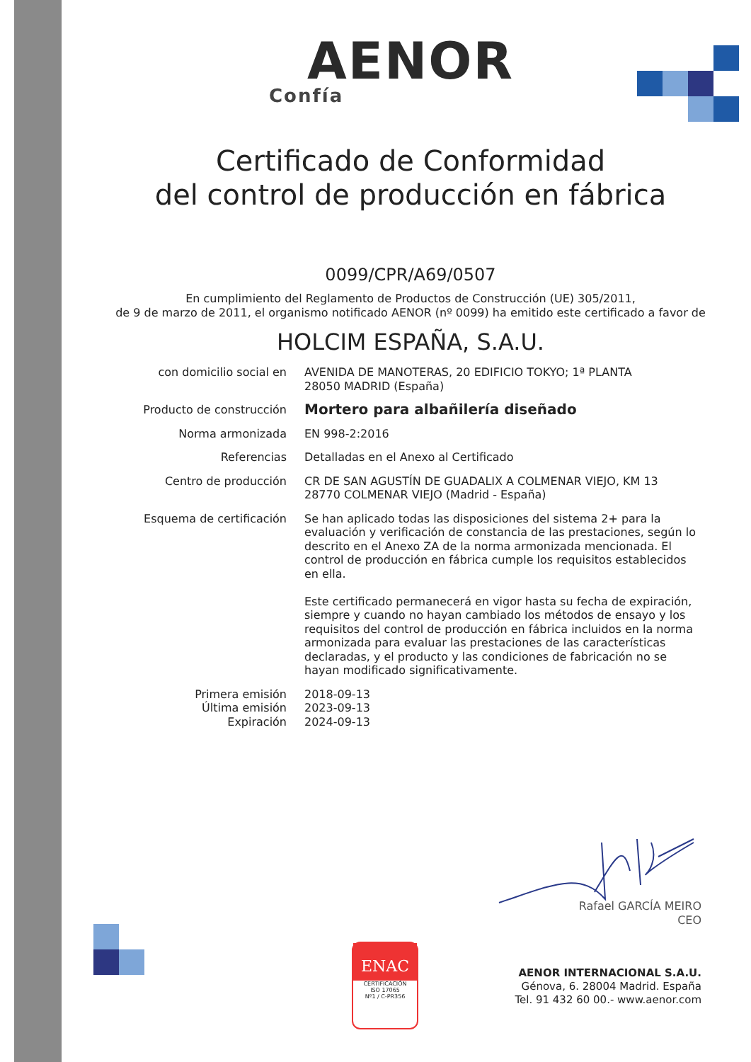AENOR
Confía
Certificado de Conformidad
del control de producción en fábrica
0099/CPR/A69/0507
En cumplimiento del Reglamento de Productos de Construcción (UE) 305/2011,
de 9 de marzo de 2011, el organismo notificado AENOR (nº 0099) ha emitido este certificado a favor de
HOLCIM ESPAÑA, S.A.U.
con domicilio social en AVENIDA DE MANOTERAS, 20 EDIFICIO TOKYO; 1ª PLANTA
28050 MADRID (España)
Producto de construcción
Mortero para albañilería diseñado
Norma armonizada EN 998-2:2016
Referencias Detalladas en el Anexo al Certificado
Centro de producción CR DE SAN AGUSTÍN DE GUADALIX A COLMENAR VIEJO, KM 13
28770 COLMENAR VIEJO (Madrid - España)
Esquema de certificación Se han aplicado todas las disposiciones del sistema 2+ para la evaluación y verificación de constancia de las prestaciones, según lo descrito en el Anexo ZA de la norma armonizada mencionada. El control de producción en fábrica cumple los requisitos establecidos en ella.
Este certificado permanecerá en vigor hasta su fecha de expiración, siempre y cuando no hayan cambiado los métodos de ensayo y los requisitos del control de producción en fábrica incluidos en la norma armonizada para evaluar las prestaciones de las características declaradas, y el producto y las condiciones de fabricación no se hayan modificado significativamente.
Primera emisión
Última emisión
Expiración
2018-09-13
2023-09-13
2024-09-13
Rafael GARCÍA MEIRO
CEO
ENAC
CERTIFICACIÓN
ISO 17065
Nº1 / C-PR356
AENOR INTERNACIONAL S.A.U.
Génova, 6. 28004 Madrid. España
Tel. 91 432 60 00.- www.aenor.com